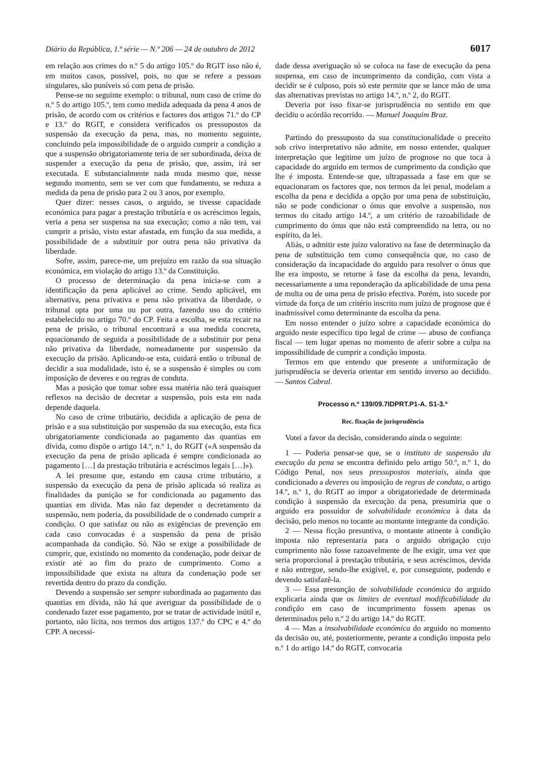Diário da República, 1.ª série — N.º 206 — 24 de outubro de 2012 6017
em relação aos crimes do n.º 5 do artigo 105.º do RGIT isso não é, em muitos casos, possível, pois, no que se refere a pessoas singulares, são puníveis só com pena de prisão.
Pense-se no seguinte exemplo: o tribunal, num caso de crime do n.º 5 do artigo 105.º, tem como medida adequada da pena 4 anos de prisão, de acordo com os critérios e factores dos artigos 71.º do CP e 13.º do RGIT, e considera verificados os pressupostos da suspensão da execução da pena, mas, no momento seguinte, concluindo pela impossibilidade de o arguido cumprir a condição a que a suspensão obrigatoriamente teria de ser subordinada, deixa de suspender a execução da pena de prisão, que, assim, irá ser executada. E substancialmente nada muda mesmo que, nesse segundo momento, sem se ver com que fundamento, se reduza a medida da pena de prisão para 2 ou 3 anos, por exemplo.
Quer dizer: nesses casos, o arguido, se tivesse capacidade económica para pagar a prestação tributária e os acréscimos legais, veria a pena ser suspensa na sua execução; como a não tem, vai cumprir a prisão, visto estar afastada, em função da sua medida, a possibilidade de a substituir por outra pena não privativa da liberdade.
Sofre, assim, parece-me, um prejuízo em razão da sua situação económica, em violação do artigo 13.º da Constituição.
O processo de determinação da pena inicia-se com a identificação da pena aplicável ao crime. Sendo aplicável, em alternativa, pena privativa e pena não privativa da liberdade, o tribunal opta por uma ou por outra, fazendo uso do critério estabelecido no artigo 70.º do CP. Feita a escolha, se esta recair na pena de prisão, o tribunal encontrará a sua medida concreta, equacionando de seguida a possibilidade de a substituir por pena não privativa da liberdade, nomeadamente por suspensão da execução da prisão. Aplicando-se esta, cuidará então o tribunal de decidir a sua modalidade, isto é, se a suspensão é simples ou com imposição de deveres e ou regras de conduta.
Mas a posição que tomar sobre essa matéria não terá quaisquer reflexos na decisão de decretar a suspensão, pois esta em nada depende daquela.
No caso de crime tributário, decidida a aplicação de pena de prisão e a sua substituição por suspensão da sua execução, esta fica obrigatoriamente condicionada ao pagamento das quantias em dívida, como dispõe o artigo 14.º, n.º 1, do RGIT («A suspensão da execução da pena de prisão aplicada é sempre condicionada ao pagamento […] da prestação tributária e acréscimos legais […]»).
A lei presume que, estando em causa crime tributário, a suspensão da execução da pena de prisão aplicada só realiza as finalidades da punição se for condicionada ao pagamento das quantias em dívida. Mas não faz depender o decretamento da suspensão, nem poderia, da possibilidade de o condenado cumprir a condição. O que satisfaz ou não as exigências de prevenção em cada caso convocadas é a suspensão da pena de prisão acompanhada da condição. Só. Não se exige a possibilidade de cumprir, que, existindo no momento da condenação, pode deixar de existir até ao fim do prazo de cumprimento. Como a impossibilidade que exista na altura da condenação pode ser revertida dentro do prazo da condição.
Devendo a suspensão ser sempre subordinada ao pagamento das quantias em dívida, não há que averiguar da possibilidade de o condenado fazer esse pagamento, por se tratar de actividade inútil e, portanto, não lícita, nos termos dos artigos 137.º do CPC e 4.º do CPP. A necessi-
dade dessa averiguação só se coloca na fase de execução da pena suspensa, em caso de incumprimento da condição, com vista a decidir se é culposo, pois só este permite que se lance mão de uma das alternativas previstas no artigo 14.º, n.º 2, do RGIT.
Deveria por isso fixar-se jurisprudência no sentido em que decidiu o acórdão recorrido. — Manuel Joaquim Braz.
Partindo do pressuposto da sua constitucionalidade o preceito sob crivo interpretativo não admite, em nosso entender, qualquer interpretação que legitime um juízo de prognose no que toca à capacidade do arguido em termos de cumprimento da condição que lhe é imposta. Entende-se que, ultrapassada a fase em que se equacionaram os factores que, nos termos da lei penal, modelam a escolha da pena e decidida a opção por uma pena de substituição, não se pode condicionar o ónus que envolve a suspensão, nos termos do citado artigo 14.º, a um critério de razoabilidade de cumprimento do ónus que não está compreendido na letra, ou no espírito, da lei.
Aliás, o admitir este juízo valorativo na fase de determinação da pena de substituição tem como consequência que, no caso de consideração da incapacidade do arguido para resolver o ónus que lhe era imposto, se retorne à fase da escolha da pena, levando, necessariamente a uma reponderação da aplicabilidade de uma pena de multa ou de uma pena de prisão efectiva. Porém, isto sucede por virtude da força de um critério inscrito num juízo de prognose que é inadmissível como determinante da escolha da pena.
Em nosso entender o juízo sobre a capacidade económica do arguido neste específico tipo legal de crime — abuso de confiança fiscal — tem lugar apenas no momento de aferir sobre a culpa na impossibilidade de cumprir a condição imposta.
Termos em que entendo que presente a uniformização de jurisprudência se deveria orientar em sentido inverso ao decidido. — Santos Cabral.
Processo n.º 139/09.7IDPRT.P1-A. S1-3.ª
Rec. fixação de jurisprudência
Votei a favor da decisão, considerando ainda o seguinte:
1 — Poderia pensar-se que, se o instituto de suspensão da execução da pena se encontra definido pelo artigo 50.º, n.º 1, do Código Penal, nos seus pressupostos materiais, ainda que condicionado a deveres ou imposição de regras de conduta, o artigo 14.º, n.º 1, do RGIT ao impor a obrigatoriedade de determinada condição à suspensão da execução da pena, presumiria que o arguido era possuidor de solvabilidade económica à data da decisão, pelo menos no tocante ao montante integrante da condição.
2 — Nessa ficção presuntiva, o montante atinente à condição imposta não representaria para o arguido obrigação cujo cumprimento não fosse razoavelmente de lhe exigir, uma vez que seria proporcional à prestação tributária, e seus acréscimos, devida e não entregue, sendo-lhe exigível, e, por conseguinte, podendo e devendo satisfazê-la.
3 — Essa presunção de solvabilidade económica do arguido explicaria ainda que os limites de eventual modificabilidade da condição em caso de incumprimento fossem apenas os determinados pelo n.º 2 do artigo 14.º do RGIT.
4 — Mas a insolvabilidade económica do arguido no momento da decisão ou, até, posteriormente, perante a condição imposta pelo n.º 1 do artigo 14.º do RGIT, convocaria